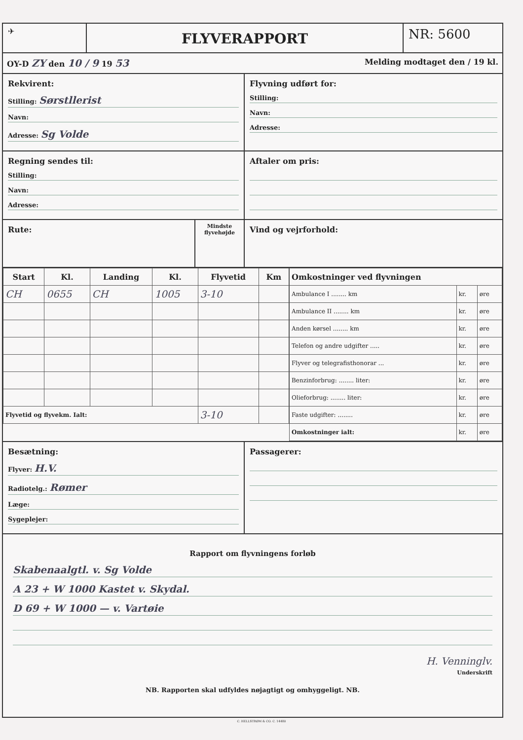✈
FLYVERAPPORT
NR: 5600
OY-D ZY den 10 / 9 19 53 Melding modtaget den / 19 kl.
Rekvirent:
Stilling: Sørstllerist
Navn:
Adresse: Sg Volde
Flyvning udført for:
Stilling:
Navn:
Adresse:
Regning sendes til:
Stilling:
Navn:
Adresse:
Aftaler om pris:
Rute:
Mindste flyvehøjde
Vind og vejrforhold:
| Start | Kl. | Landing | Kl. | Flyvetid | Km |
| --- | --- | --- | --- | --- | --- |
| CH | 0655 | CH | 1005 | 3-10 | |
| Flyvetid og flyvekm. Ialt: | | | | 3-10 | |
| Omkostninger ved flyvningen | | |
| --- | --- | --- |
| Ambulance I ........ km | kr. | øre |
| Ambulance II ........ km | kr. | øre |
| Anden kørsel ........ km | kr. | øre |
| Telefon og andre udgifter ..... | kr. | øre |
| Flyver og telegrafisthonorar ... | kr. | øre |
| Benzinforbrug: ........ liter: | kr. | øre |
| Olieforbrug: ........ liter: | kr. | øre |
| Faste udgifter: ........ | kr. | øre |
| Omkostninger ialt: | kr. | øre |
Besætning:
Flyver: H.V.
Radiotelg.: Rømer
Læge:
Sygeplejer:
Passagerer:
Rapport om flyvningens forløb
Skabenaalgtl. v. Sg Volde
A 23 + W 1000 Kastet v. Skydal.
D 69 + W 1000 — v. Vartøie
H. Venninglv.
Underskrift
NB. Rapporten skal udfyldes nøjagtigt og omhyggeligt. NB.
C. HELLSTRØM & CO. C. 14480